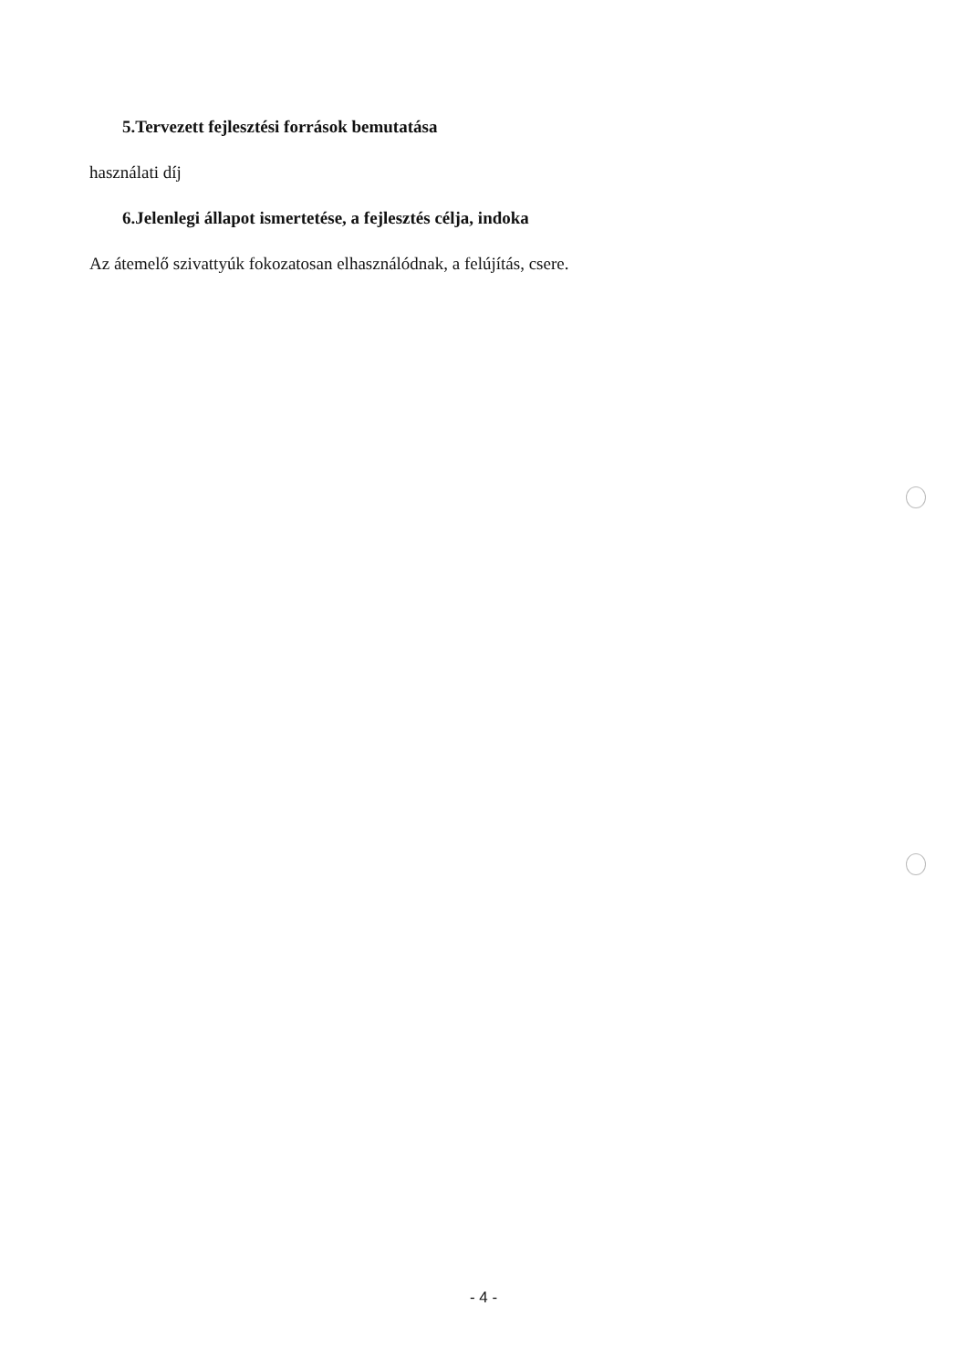5.Tervezett fejlesztési források bemutatása
használati díj
6.Jelenlegi állapot ismertetése, a fejlesztés célja, indoka
Az átemelő szivattyúk fokozatosan elhasználódnak, a felújítás, csere.
- 4 -